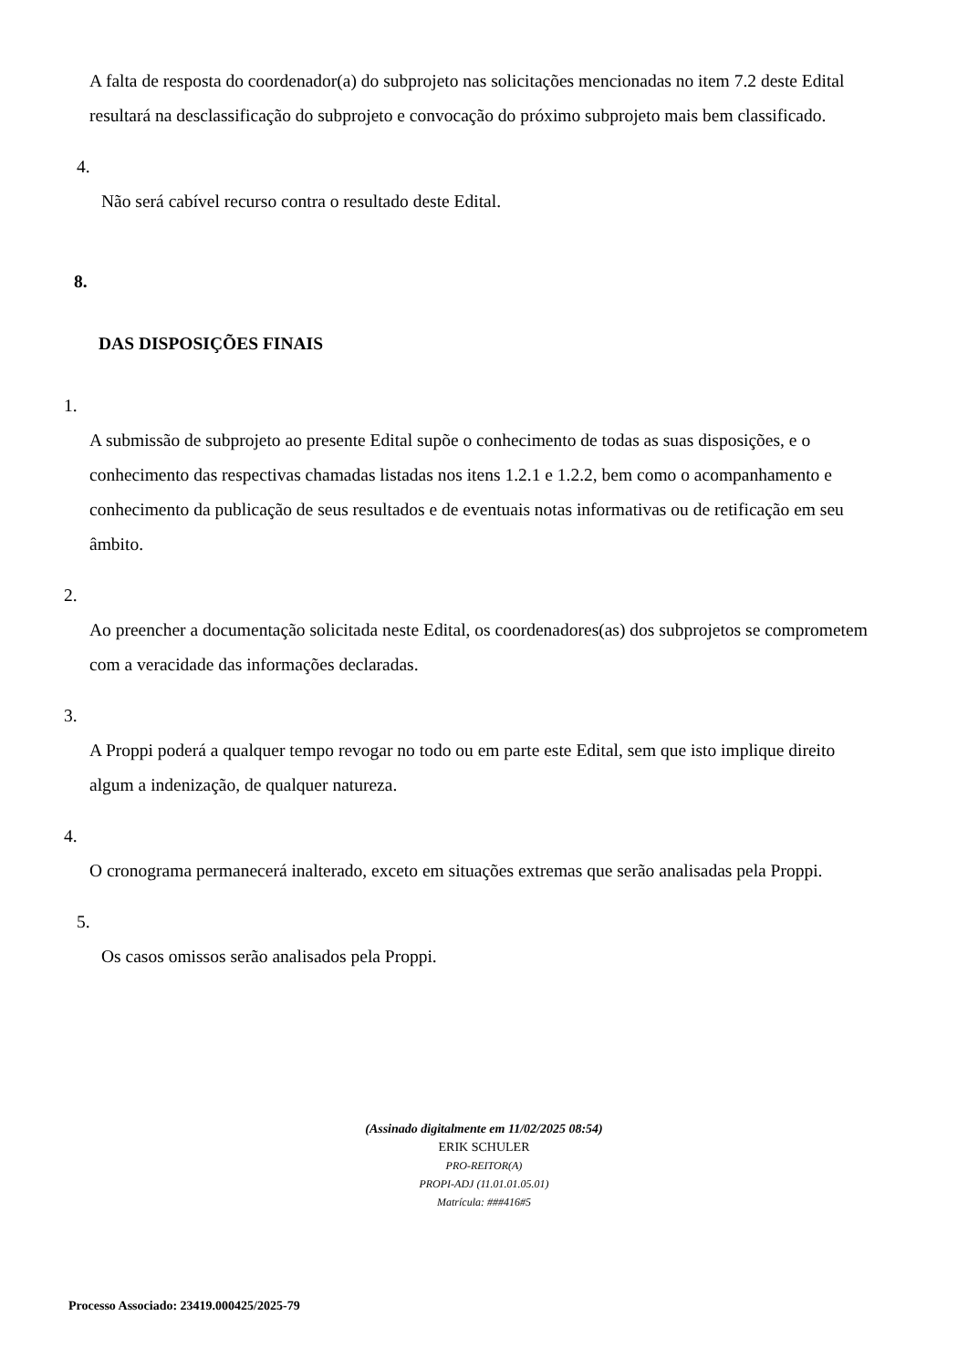A falta de resposta do coordenador(a) do subprojeto nas solicitações mencionadas no item 7.2 deste Edital resultará na desclassificação do subprojeto e convocação do próximo subprojeto mais bem classificado.
4.
Não será cabível recurso contra o resultado deste Edital.
8.
DAS DISPOSIÇÕES FINAIS
1.
A submissão de subprojeto ao presente Edital supõe o conhecimento de todas as suas disposições, e o conhecimento das respectivas chamadas listadas nos itens 1.2.1 e 1.2.2, bem como o acompanhamento e conhecimento da publicação de seus resultados e de eventuais notas informativas ou de retificação em seu âmbito.
2.
Ao preencher a documentação solicitada neste Edital, os coordenadores(as) dos subprojetos se comprometem com a veracidade das informações declaradas.
3.
A Proppi poderá a qualquer tempo revogar no todo ou em parte este Edital, sem que isto implique direito algum a indenização, de qualquer natureza.
4.
O cronograma permanecerá inalterado, exceto em situações extremas que serão analisadas pela Proppi.
5.
Os casos omissos serão analisados pela Proppi.
(Assinado digitalmente em 11/02/2025 08:54)
ERIK SCHULER
PRO-REITOR(A)
PROPI-ADJ (11.01.01.05.01)
Matrícula: ###416#5
Processo Associado: 23419.000425/2025-79